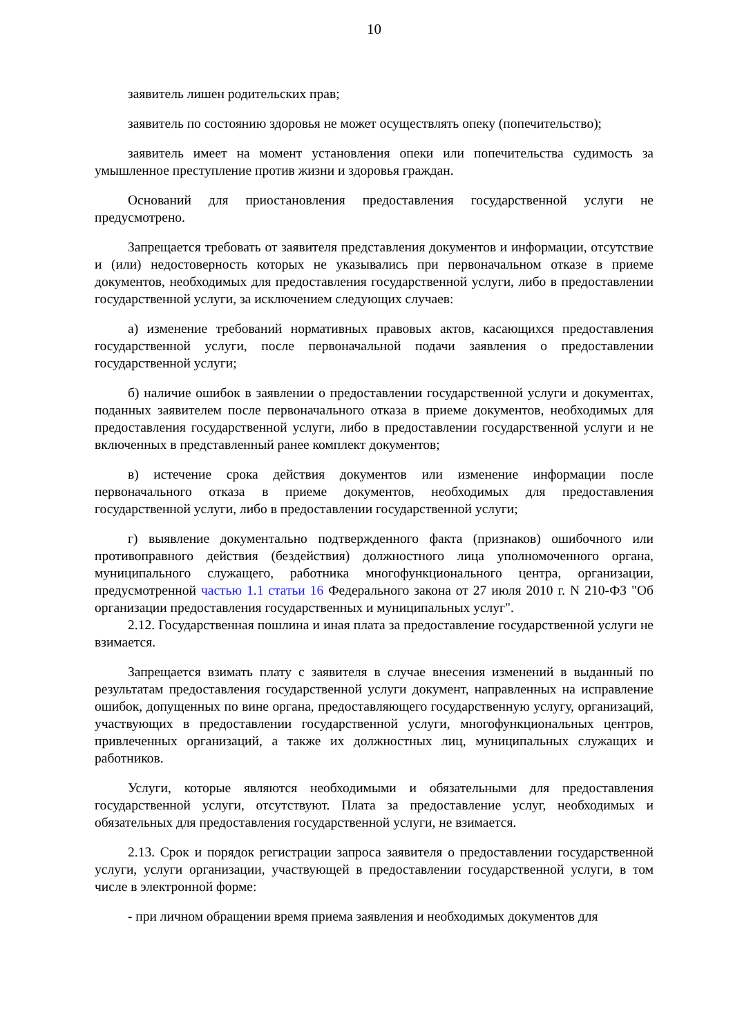10
заявитель лишен родительских прав;
заявитель по состоянию здоровья не может осуществлять опеку (попечительство);
заявитель имеет на момент установления опеки или попечительства судимость за умышленное преступление против жизни и здоровья граждан.
Оснований для приостановления предоставления государственной услуги не предусмотрено.
Запрещается требовать от заявителя представления документов и информации, отсутствие и (или) недостоверность которых не указывались при первоначальном отказе в приеме документов, необходимых для предоставления государственной услуги, либо в предоставлении государственной услуги, за исключением следующих случаев:
а) изменение требований нормативных правовых актов, касающихся предоставления государственной услуги, после первоначальной подачи заявления о предоставлении государственной услуги;
б) наличие ошибок в заявлении о предоставлении государственной услуги и документах, поданных заявителем после первоначального отказа в приеме документов, необходимых для предоставления государственной услуги, либо в предоставлении государственной услуги и не включенных в представленный ранее комплект документов;
в) истечение срока действия документов или изменение информации после первоначального отказа в приеме документов, необходимых для предоставления государственной услуги, либо в предоставлении государственной услуги;
г) выявление документально подтвержденного факта (признаков) ошибочного или противоправного действия (бездействия) должностного лица уполномоченного органа, муниципального служащего, работника многофункционального центра, организации, предусмотренной частью 1.1 статьи 16 Федерального закона от 27 июля 2010 г. N 210-ФЗ "Об организации предоставления государственных и муниципальных услуг".
2.12. Государственная пошлина и иная плата за предоставление государственной услуги не взимается.
Запрещается взимать плату с заявителя в случае внесения изменений в выданный по результатам предоставления государственной услуги документ, направленных на исправление ошибок, допущенных по вине органа, предоставляющего государственную услугу, организаций, участвующих в предоставлении государственной услуги, многофункциональных центров, привлеченных организаций, а также их должностных лиц, муниципальных служащих и работников.
Услуги, которые являются необходимыми и обязательными для предоставления государственной услуги, отсутствуют. Плата за предоставление услуг, необходимых и обязательных для предоставления государственной услуги, не взимается.
2.13. Срок и порядок регистрации запроса заявителя о предоставлении государственной услуги, услуги организации, участвующей в предоставлении государственной услуги, в том числе в электронной форме:
- при личном обращении время приема заявления и необходимых документов для